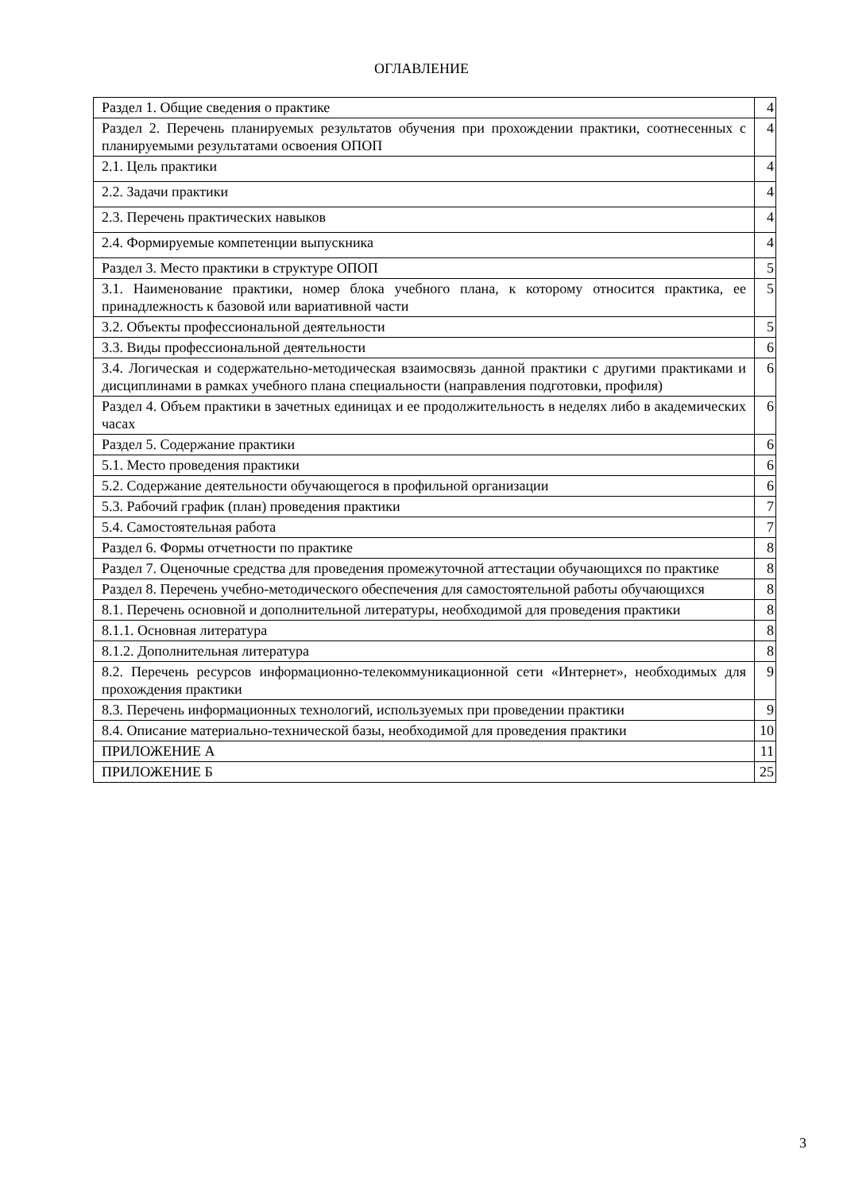ОГЛАВЛЕНИЕ
| Раздел 1. Общие сведения о практике | 4 |
| Раздел 2. Перечень планируемых результатов обучения при прохождении практики, соотнесенных с планируемыми результатами освоения ОПОП | 4 |
| 2.1. Цель практики | 4 |
| 2.2. Задачи практики | 4 |
| 2.3. Перечень практических навыков | 4 |
| 2.4. Формируемые компетенции выпускника | 4 |
| Раздел 3. Место практики в структуре ОПОП | 5 |
| 3.1. Наименование практики, номер блока учебного плана, к которому относится практика, ее принадлежность к базовой или вариативной части | 5 |
| 3.2. Объекты профессиональной деятельности | 5 |
| 3.3. Виды профессиональной деятельности | 6 |
| 3.4. Логическая и содержательно-методическая взаимосвязь данной практики с другими практиками и дисциплинами в рамках учебного плана специальности (направления подготовки, профиля) | 6 |
| Раздел 4. Объем практики в зачетных единицах и ее продолжительность в неделях либо в академических часах | 6 |
| Раздел 5. Содержание практики | 6 |
| 5.1. Место проведения практики | 6 |
| 5.2. Содержание деятельности обучающегося в профильной организации | 6 |
| 5.3. Рабочий график (план) проведения практики | 7 |
| 5.4. Самостоятельная работа | 7 |
| Раздел 6. Формы отчетности по практике | 8 |
| Раздел 7. Оценочные средства для проведения промежуточной аттестации обучающихся по практике | 8 |
| Раздел 8. Перечень учебно-методического обеспечения для самостоятельной работы обучающихся | 8 |
| 8.1. Перечень основной и дополнительной литературы, необходимой для проведения практики | 8 |
| 8.1.1. Основная литература | 8 |
| 8.1.2. Дополнительная литература | 8 |
| 8.2. Перечень ресурсов информационно-телекоммуникационной сети «Интернет», необходимых для прохождения практики | 9 |
| 8.3. Перечень информационных технологий, используемых при проведении практики | 9 |
| 8.4. Описание материально-технической базы, необходимой для проведения практики | 10 |
| ПРИЛОЖЕНИЕ А | 11 |
| ПРИЛОЖЕНИЕ Б | 25 |
3